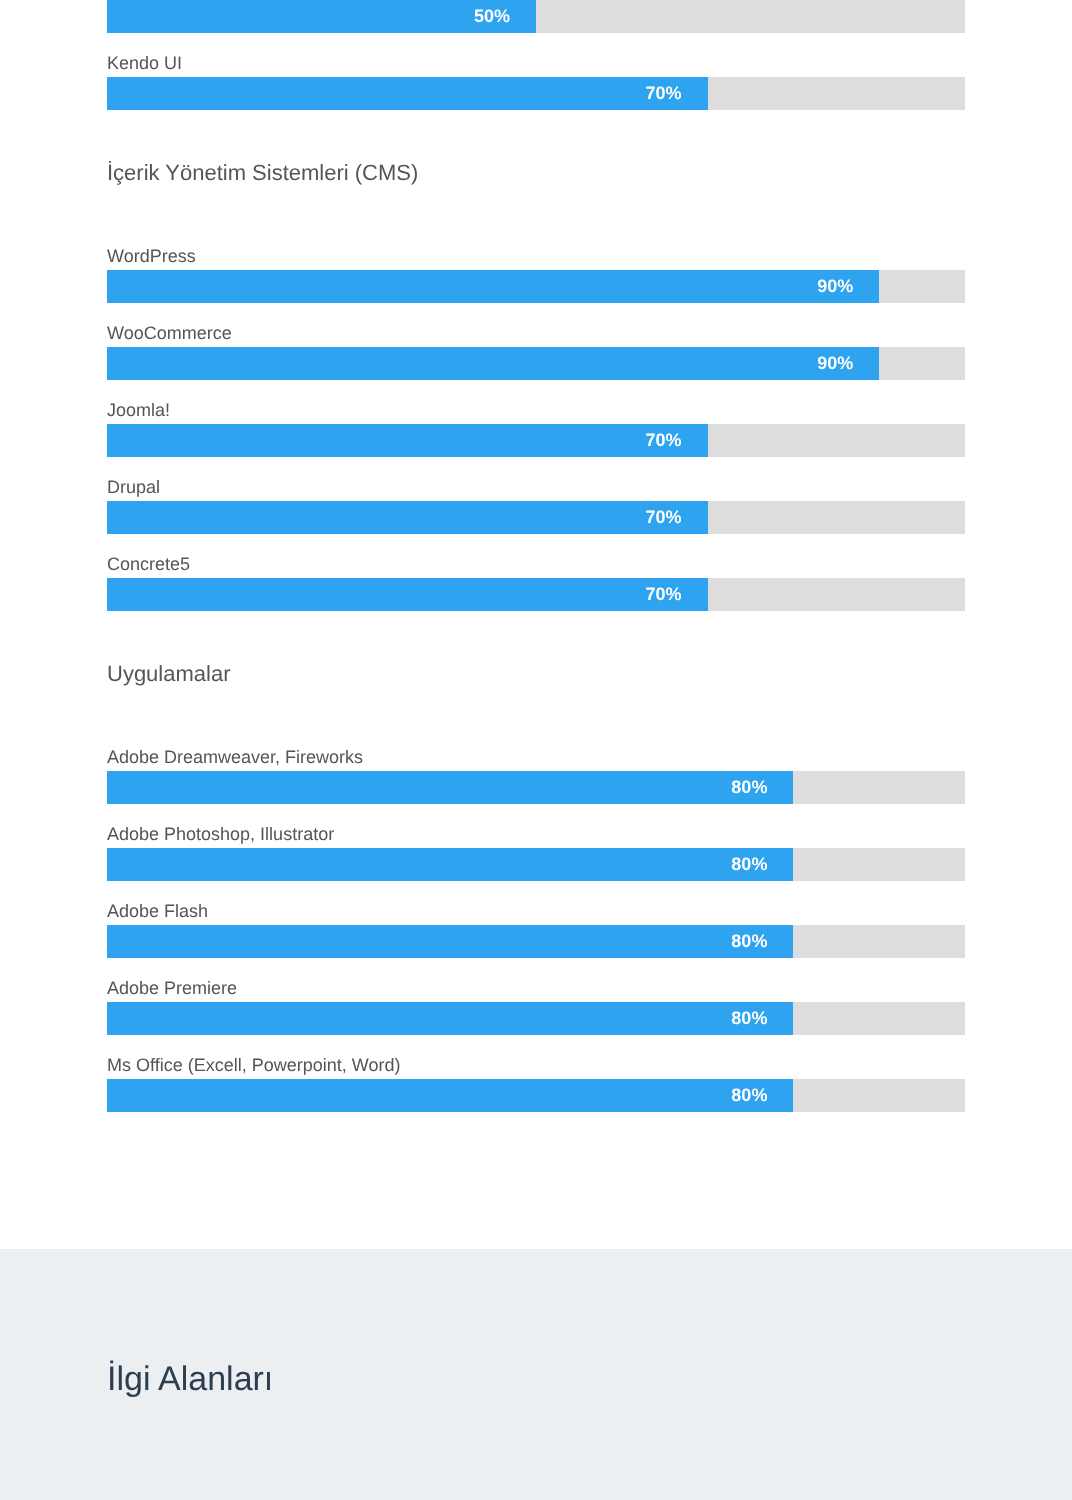50%
Kendo UI
70%
İçerik Yönetim Sistemleri (CMS)
WordPress
90%
WooCommerce
90%
Joomla!
70%
Drupal
70%
Concrete5
70%
Uygulamalar
Adobe Dreamweaver, Fireworks
80%
Adobe Photoshop, Illustrator
80%
Adobe Flash
80%
Adobe Premiere
80%
Ms Office (Excell, Powerpoint, Word)
80%
İlgi Alanları